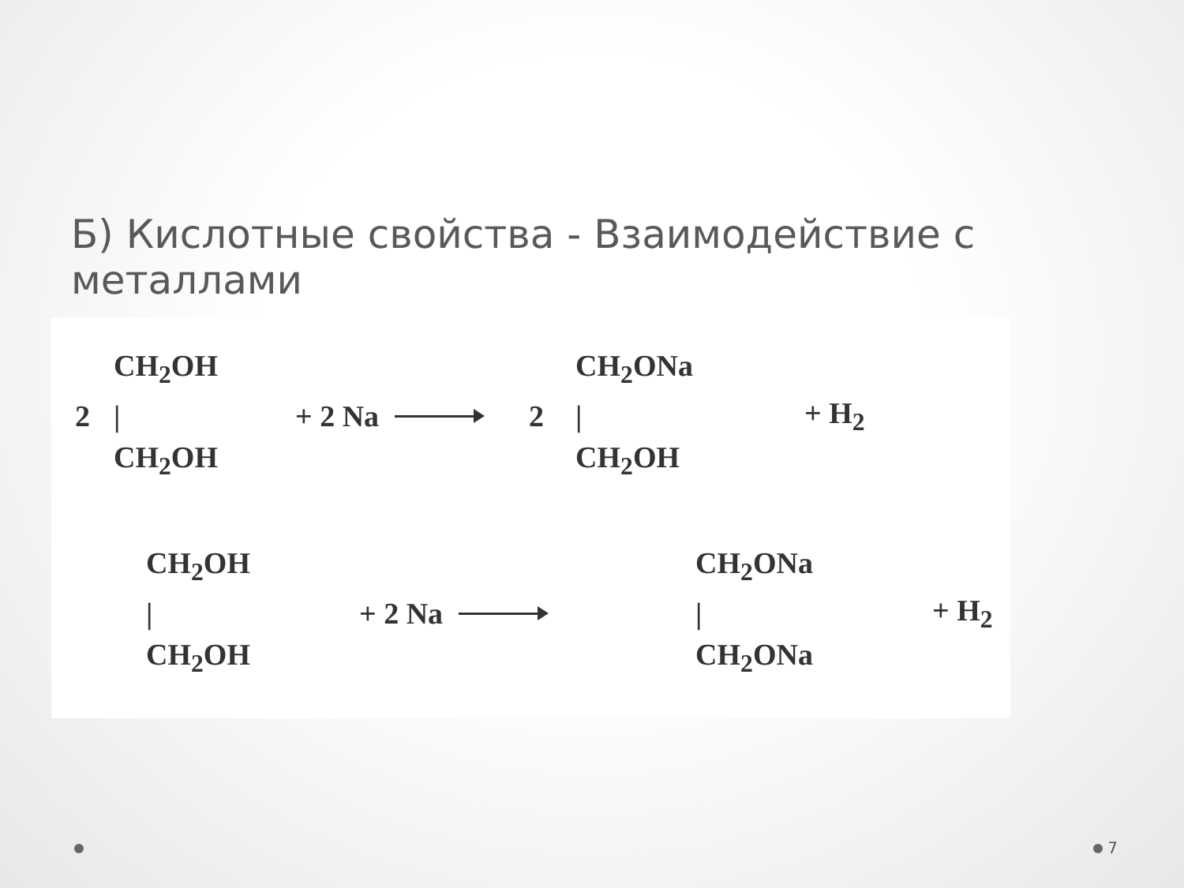Б) Кислотные свойства - Взаимодействие с металлами
2
CH<sub>2</sub>OH
|
CH<sub>2</sub>OH
+ 2 Na 2
CH<sub>2</sub>ONa
|
CH<sub>2</sub>OH
+ H<sub>2</sub>
CH<sub>2</sub>OH
|
CH<sub>2</sub>OH
+ 2 Na
CH<sub>2</sub>ONa
|
CH<sub>2</sub>ONa
+ H<sub>2</sub>
7